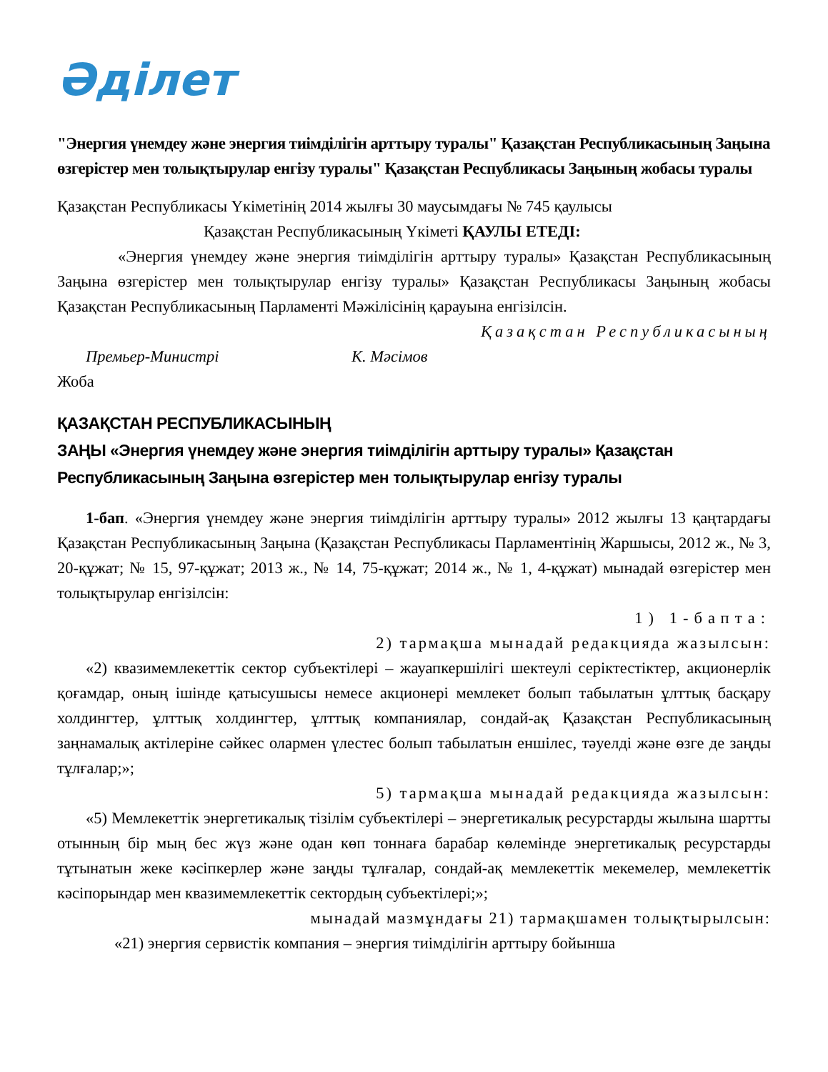Әділет
"Энергия үнемдеу және энергия тиімділігін арттыру туралы" Қазақстан Республикасының Заңына өзгерістер мен толықтырулар енгізу туралы" Қазақстан Республикасы Заңының жобасы туралы
Қазақстан Республикасы Үкіметінің 2014 жылғы 30 маусымдағы № 745 қаулысы
Қазақстан Республикасының Үкіметі ҚАУЛЫ ЕТЕДІ:
«Энергия үнемдеу және энергия тиімділігін арттыру туралы» Қазақстан Республикасының Заңына өзгерістер мен толықтырулар енгізу туралы» Қазақстан Республикасы Заңының жобасы Қазақстан Республикасының Парламенті Мәжілісінің қарауына енгізілсін.
Қазақстан Республикасының
Премьер-Министрі К. Мәсімов
Жоба
ҚАЗАҚСТАН РЕСПУБЛИКАСЫНЫҢ
ЗАҢЫ «Энергия үнемдеу және энергия тиімділігін арттыру туралы» Қазақстан Республикасының Заңына өзгерістер мен толықтырулар енгізу туралы
1-бап. «Энергия үнемдеу және энергия тиімділігін арттыру туралы» 2012 жылғы 13 қаңтардағы Қазақстан Республикасының Заңына (Қазақстан Республикасы Парламентінің Жаршысы, 2012 ж., № 3, 20-құжат; № 15, 97-құжат; 2013 ж., № 14, 75-құжат; 2014 ж., № 1, 4-құжат) мынадай өзгерістер мен толықтырулар енгізілсін:
1) 1-бапта:
2) тармақша мынадай редакцияда жазылсын:
«2) квазимемлекеттік сектор субъектілері – жауапкершілігі шектеулі серіктестіктер, акционерлік қоғамдар, оның ішінде қатысушысы немесе акционері мемлекет болып табылатын ұлттық басқару холдингтер, ұлттық холдингтер, ұлттық компаниялар, сондай-ақ Қазақстан Республикасының заңнамалық актілеріне сәйкес олармен үлестес болып табылатын еншілес, тәуелді және өзге де заңды тұлғалар;»;
5) тармақша мынадай редакцияда жазылсын:
«5) Мемлекеттік энергетикалық тізілім субъектілері – энергетикалық ресурстарды жылына шартты отынның бір мың бес жүз және одан көп тоннаға барабар көлемінде энергетикалық ресурстарды тұтынатын жеке кәсіпкерлер және заңды тұлғалар, сондай-ақ мемлекеттік мекемелер, мемлекеттік кәсіпорындар мен квазимемлекеттік сектордың субъектілері;»;
мынадай мазмұндағы 21) тармақшамен толықтырылсын:
«21) энергия сервистік компания – энергия тиімділігін арттыру бойынша